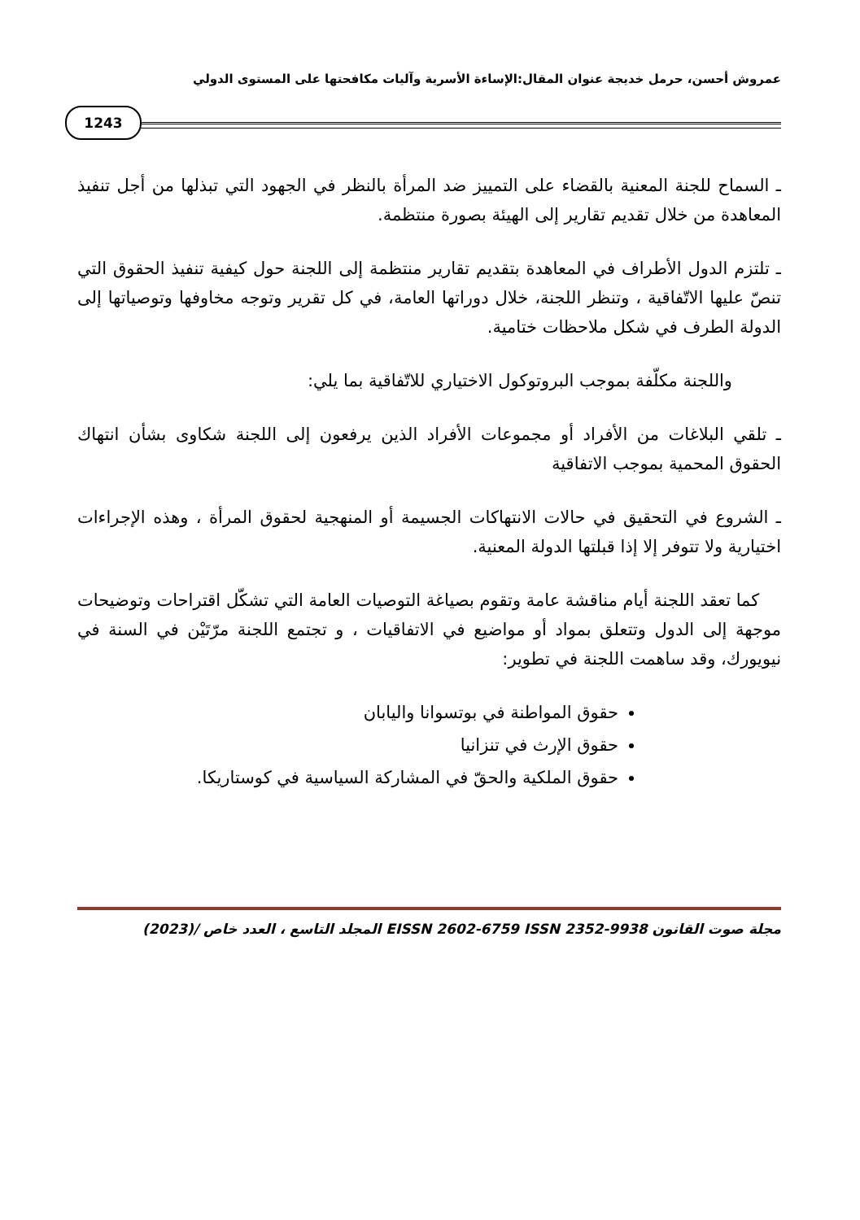عمروش أحسن، حرمل خديجة عنوان المقال:الإساءة الأسرية وآليات مكافحتها على المستوى الدولي
1243
ـ السماح للجنة المعنية بالقضاء على التمييز ضد المرأة بالنظر في الجهود التي تبذلها من أجل تنفيذ المعاهدة من خلال تقديم تقارير إلى الهيئة بصورة منتظمة.
ـ تلتزم الدول الأطراف في المعاهدة بتقديم تقارير منتظمة إلى اللجنة حول كيفية تنفيذ الحقوق التي تنصّ عليها الاتّفاقية ، وتنظر اللجنة، خلال دوراتها العامة، في كل تقرير وتوجه مخاوفها وتوصياتها إلى الدولة الطرف في شكل ملاحظات ختامية.
واللجنة مكلّفة بموجب البروتوكول الاختياري للاتّفاقية بما يلي:
ـ تلقي البلاغات من الأفراد أو مجموعات الأفراد الذين يرفعون إلى اللجنة شكاوى بشأن انتهاك الحقوق المحمية بموجب الاتفاقية
ـ الشروع في التحقيق في حالات الانتهاكات الجسيمة أو المنهجية لحقوق المرأة ، وهذه الإجراءات اختيارية ولا تتوفر إلا إذا قبلتها الدولة المعنية.
كما تعقد اللجنة أيام مناقشة عامة وتقوم بصياغة التوصيات العامة التي تشكّل اقتراحات وتوضيحات موجهة إلى الدول وتتعلق بمواد أو مواضيع في الاتفاقيات ، و تجتمع اللجنة مرّتَيْن في السنة في نيويورك، وقد ساهمت اللجنة في تطوير:
حقوق المواطنة في بوتسوانا واليابان
حقوق الإرث في تنزانيا
حقوق الملكية والحقّ في المشاركة السياسية في كوستاريكا.
مجلة صوت القانون EISSN 2602-6759 ISSN 2352-9938 المجلد التاسع ، العدد خاص /(2023)